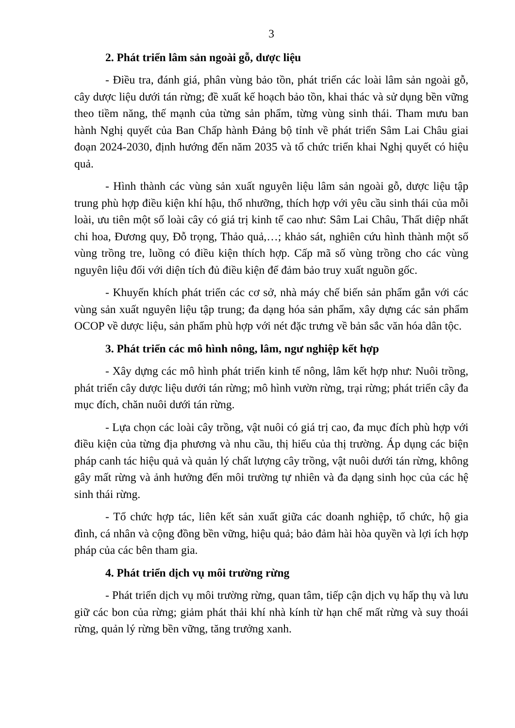3
2. Phát triển lâm sản ngoài gỗ, dược liệu
- Điều tra, đánh giá, phân vùng bảo tồn, phát triển các loài lâm sản ngoài gỗ, cây dược liệu dưới tán rừng; đề xuất kế hoạch bảo tồn, khai thác và sử dụng bền vững theo tiềm năng, thế mạnh của từng sản phẩm, từng vùng sinh thái. Tham mưu ban hành Nghị quyết của Ban Chấp hành Đảng bộ tỉnh về phát triển Sâm Lai Châu giai đoạn 2024-2030, định hướng đến năm 2035 và tổ chức triển khai Nghị quyết có hiệu quả.
- Hình thành các vùng sản xuất nguyên liệu lâm sản ngoài gỗ, dược liệu tập trung phù hợp điều kiện khí hậu, thổ nhưỡng, thích hợp với yêu cầu sinh thái của mỗi loài, ưu tiên một số loài cây có giá trị kinh tế cao như: Sâm Lai Châu, Thất diệp nhất chi hoa, Đương quy, Đỗ trọng, Thảo quả,…; khảo sát, nghiên cứu hình thành một số vùng trồng tre, luồng có điều kiện thích hợp. Cấp mã số vùng trồng cho các vùng nguyên liệu đối với diện tích đủ điều kiện để đảm bảo truy xuất nguồn gốc.
- Khuyến khích phát triển các cơ sở, nhà máy chế biến sản phẩm gắn với các vùng sản xuất nguyên liệu tập trung; đa dạng hóa sản phẩm, xây dựng các sản phẩm OCOP về dược liệu, sản phẩm phù hợp với nét đặc trưng về bản sắc văn hóa dân tộc.
3. Phát triển các mô hình nông, lâm, ngư nghiệp kết hợp
- Xây dựng các mô hình phát triển kinh tế nông, lâm kết hợp như: Nuôi trồng, phát triển cây dược liệu dưới tán rừng; mô hình vườn rừng, trại rừng; phát triển cây đa mục đích, chăn nuôi dưới tán rừng.
- Lựa chọn các loài cây trồng, vật nuôi có giá trị cao, đa mục đích phù hợp với điều kiện của từng địa phương và nhu cầu, thị hiếu của thị trường. Áp dụng các biện pháp canh tác hiệu quả và quản lý chất lượng cây trồng, vật nuôi dưới tán rừng, không gây mất rừng và ảnh hưởng đến môi trường tự nhiên và đa dạng sinh học của các hệ sinh thái rừng.
- Tổ chức hợp tác, liên kết sản xuất giữa các doanh nghiệp, tổ chức, hộ gia đình, cá nhân và cộng đồng bền vững, hiệu quả; bảo đảm hài hòa quyền và lợi ích hợp pháp của các bên tham gia.
4. Phát triển dịch vụ môi trường rừng
- Phát triển dịch vụ môi trường rừng, quan tâm, tiếp cận dịch vụ hấp thụ và lưu giữ các bon của rừng; giảm phát thải khí nhà kính từ hạn chế mất rừng và suy thoái rừng, quản lý rừng bền vững, tăng trưởng xanh.